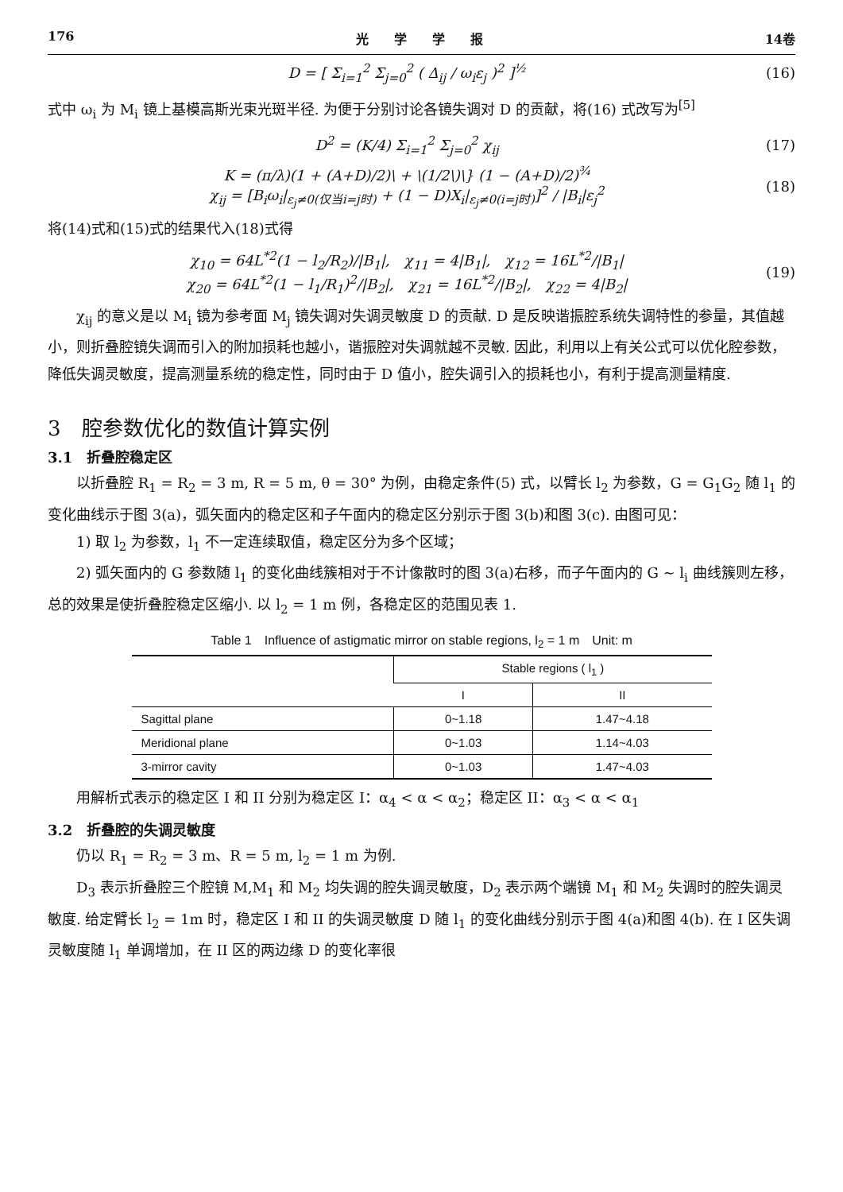176 光　　学　　学　　报 14卷
D = [ Σ<sub>i=1</sub><sup>2</sup> Σ<sub>j=0</sub><sup>2</sup> ( Δ<sub>ij</sub> / ω<sub>i</sub>ε<sub>j</sub> )<sup>2</sup> ]<sup>½</sup>
(16)
式中 ω<sub>i</sub> 为 M<sub>i</sub> 镜上基模高斯光束光斑半径. 为便于分别讨论各镜失调对 D 的贡献，将(16) 式改写为<sup>[5]</sup>
D<sup>2</sup> = (K/4) Σ<sub>i=1</sub><sup>2</sup> Σ<sub>j=0</sub><sup>2</sup> χ<sub>ij</sub> (17)
K = (π/λ)(1 + (A+D)/2)\ + \(1/2\)\} (1 − (A+D)/2)<sup>¾</sup>
χ<sub>ij</sub> = [B<sub>i</sub>ω<sub>i</sub>|<sub>ε<sub>j</sub>≠0(仅当i=j时)</sub> + (1 − D)X<sub>i</sub>|<sub>ε<sub>j</sub>≠0(i=j时)</sub>]<sup>2</sup> / |B<sub>i</sub>|ε<sub>j</sub><sup>2</sup>
(18)
将(14)式和(15)式的结果代入(18)式得
χ<sub>10</sub> = 64L<sup>*2</sup>(1 − l<sub>2</sub>/R<sub>2</sub>)/|B<sub>1</sub>|,　χ<sub>11</sub> = 4|B<sub>1</sub>|,　χ<sub>12</sub> = 16L<sup>*2</sup>/|B<sub>1</sub>|
χ<sub>20</sub> = 64L<sup>*2</sup>(1 − l<sub>1</sub>/R<sub>1</sub>)<sup>2</sup>/|B<sub>2</sub>|,　χ<sub>21</sub> = 16L<sup>*2</sup>/|B<sub>2</sub>|,　χ<sub>22</sub> = 4|B<sub>2</sub>|
(19)
χ<sub>ij</sub> 的意义是以 M<sub>i</sub> 镜为参考面 M<sub>j</sub> 镜失调对失调灵敏度 D 的贡献. D 是反映谐振腔系统失调特性的参量，其值越小，则折叠腔镜失调而引入的附加损耗也越小，谐振腔对失调就越不灵敏. 因此，利用以上有关公式可以优化腔参数，降低失调灵敏度，提高测量系统的稳定性，同时由于 D 值小，腔失调引入的损耗也小，有利于提高测量精度.
3　腔参数优化的数值计算实例
3.1　折叠腔稳定区
以折叠腔 R<sub>1</sub> = R<sub>2</sub> = 3 m, R = 5 m, θ = 30° 为例，由稳定条件(5) 式，以臂长 l<sub>2</sub> 为参数，G = G<sub>1</sub>G<sub>2</sub> 随 l<sub>1</sub> 的变化曲线示于图 3(a)，弧矢面内的稳定区和子午面内的稳定区分别示于图 3(b)和图 3(c). 由图可见：
1) 取 l<sub>2</sub> 为参数，l<sub>1</sub> 不一定连续取值，稳定区分为多个区域；
2) 弧矢面内的 G 参数随 l<sub>1</sub> 的变化曲线簇相对于不计像散时的图 3(a)右移，而子午面内的 G ~ l<sub>i</sub> 曲线簇则左移，总的效果是使折叠腔稳定区缩小. 以 l<sub>2</sub> = 1 m 例，各稳定区的范围见表 1.
Table 1　Influence of astigmatic mirror on stable regions, l<sub>2</sub> = 1 m　Unit: m
| | Stable regions ( l<sub>1</sub> ) | |
| --- | --- | --- |
| | I | II |
| Sagittal plane | 0~1.18 | 1.47~4.18 |
| Meridional plane | 0~1.03 | 1.14~4.03 |
| 3-mirror cavity | 0~1.03 | 1.47~4.03 |
用解析式表示的稳定区 I 和 II 分别为稳定区 I：α<sub>4</sub> < α < α<sub>2</sub>；稳定区 II：α<sub>3</sub> < α < α<sub>1</sub>
3.2　折叠腔的失调灵敏度
仍以 R<sub>1</sub> = R<sub>2</sub> = 3 m、R = 5 m, l<sub>2</sub> = 1 m 为例.
D<sub>3</sub> 表示折叠腔三个腔镜 M,M<sub>1</sub> 和 M<sub>2</sub> 均失调的腔失调灵敏度，D<sub>2</sub> 表示两个端镜 M<sub>1</sub> 和 M<sub>2</sub> 失调时的腔失调灵敏度. 给定臂长 l<sub>2</sub> = 1m 时，稳定区 I 和 II 的失调灵敏度 D 随 l<sub>1</sub> 的变化曲线分别示于图 4(a)和图 4(b). 在 I 区失调灵敏度随 l<sub>1</sub> 单调增加，在 II 区的两边缘 D 的变化率很